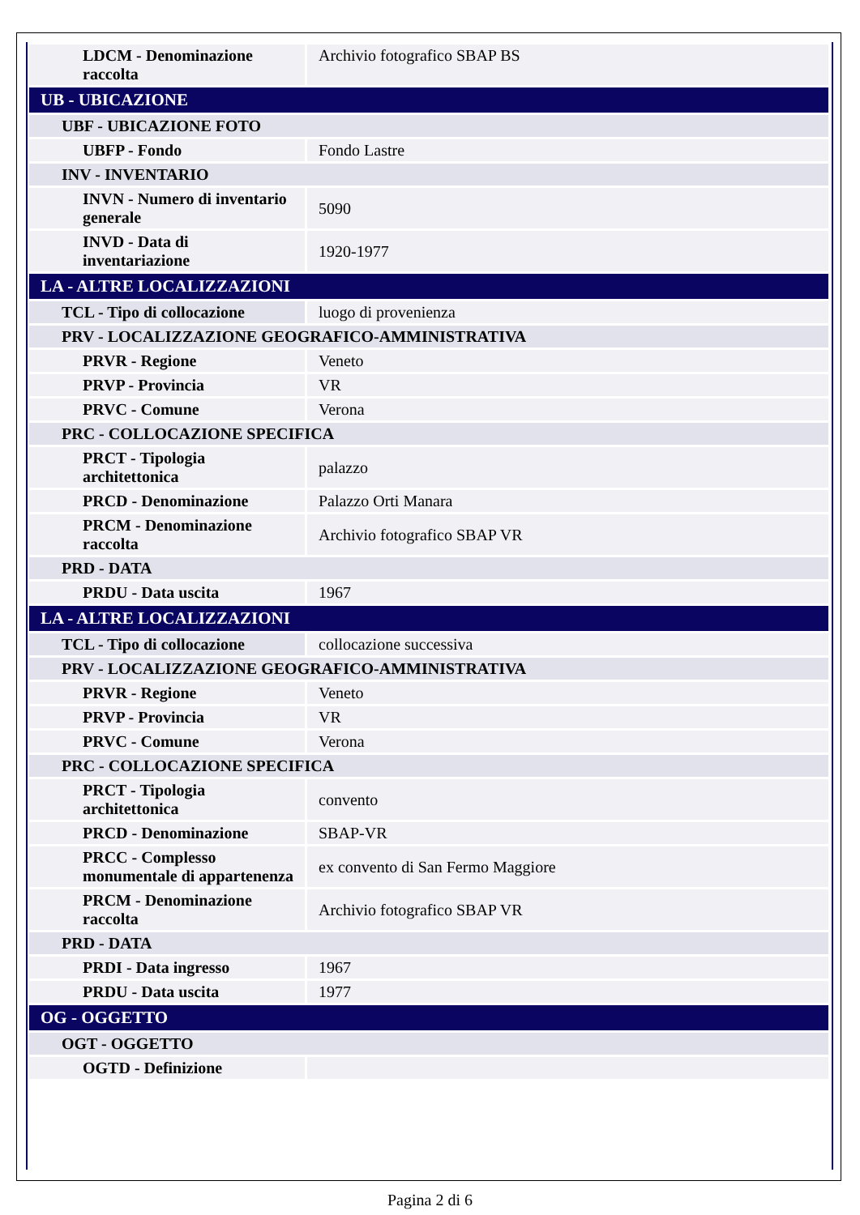| LDCM - Denominazione raccolta | Archivio fotografico SBAP BS |
| UB - UBICAZIONE | |
| UBF - UBICAZIONE FOTO | |
| UBFP - Fondo | Fondo Lastre |
| INV - INVENTARIO | |
| INVN - Numero di inventario generale | 5090 |
| INVD - Data di inventariazione | 1920-1977 |
| LA - ALTRE LOCALIZZAZIONI | |
| TCL - Tipo di collocazione | luogo di provenienza |
| PRV - LOCALIZZAZIONE GEOGRAFICO-AMMINISTRATIVA | |
| PRVR - Regione | Veneto |
| PRVP - Provincia | VR |
| PRVC - Comune | Verona |
| PRC - COLLOCAZIONE SPECIFICA | |
| PRCT - Tipologia architettonica | palazzo |
| PRCD - Denominazione | Palazzo Orti Manara |
| PRCM - Denominazione raccolta | Archivio fotografico SBAP VR |
| PRD - DATA | |
| PRDU - Data uscita | 1967 |
| LA - ALTRE LOCALIZZAZIONI | |
| TCL - Tipo di collocazione | collocazione successiva |
| PRV - LOCALIZZAZIONE GEOGRAFICO-AMMINISTRATIVA | |
| PRVR - Regione | Veneto |
| PRVP - Provincia | VR |
| PRVC - Comune | Verona |
| PRC - COLLOCAZIONE SPECIFICA | |
| PRCT - Tipologia architettonica | convento |
| PRCD - Denominazione | SBAP-VR |
| PRCC - Complesso monumentale di appartenenza | ex convento di San Fermo Maggiore |
| PRCM - Denominazione raccolta | Archivio fotografico SBAP VR |
| PRD - DATA | |
| PRDI - Data ingresso | 1967 |
| PRDU - Data uscita | 1977 |
| OG - OGGETTO | |
| OGT - OGGETTO | |
| OGTD - Definizione | |
Pagina 2 di 6